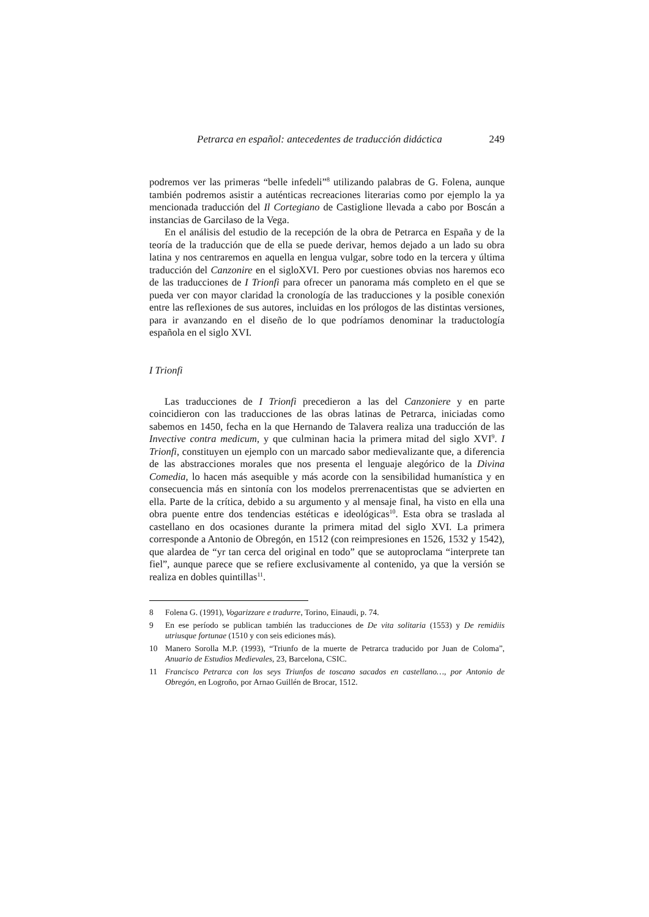Petrarca en español: antecedentes de traducción didáctica 249
podremos ver las primeras “belle infedeli”<sup>8</sup> utilizando palabras de G. Folena, aunque también podremos asistir a auténticas recreaciones literarias como por ejemplo la ya mencionada traducción del Il Cortegiano de Castiglione llevada a cabo por Boscán a instancias de Garcilaso de la Vega.
En el análisis del estudio de la recepción de la obra de Petrarca en España y de la teoría de la traducción que de ella se puede derivar, hemos dejado a un lado su obra latina y nos centraremos en aquella en lengua vulgar, sobre todo en la tercera y última traducción del Canzonire en el sigloXVI. Pero por cuestiones obvias nos haremos eco de las traducciones de I Trionfi para ofrecer un panorama más completo en el que se pueda ver con mayor claridad la cronología de las traducciones y la posible conexión entre las reflexiones de sus autores, incluidas en los prólogos de las distintas versiones, para ir avanzando en el diseño de lo que podríamos denominar la traductología española en el siglo XVI.
I Trionfi
Las traducciones de I Trionfi precedieron a las del Canzoniere y en parte coincidieron con las traducciones de las obras latinas de Petrarca, iniciadas como sabemos en 1450, fecha en la que Hernando de Talavera realiza una traducción de las Invective contra medicum, y que culminan hacia la primera mitad del siglo XVI<sup>9</sup>. I Trionfi, constituyen un ejemplo con un marcado sabor medievalizante que, a diferencia de las abstracciones morales que nos presenta el lenguaje alegórico de la Divina Comedia, lo hacen más asequible y más acorde con la sensibilidad humanística y en consecuencia más en sintonía con los modelos prerrenacentistas que se advierten en ella. Parte de la crítica, debido a su argumento y al mensaje final, ha visto en ella una obra puente entre dos tendencias estéticas e ideológicas<sup>10</sup>. Esta obra se traslada al castellano en dos ocasiones durante la primera mitad del siglo XVI. La primera corresponde a Antonio de Obregón, en 1512 (con reimpresiones en 1526, 1532 y 1542), que alardea de “yr tan cerca del original en todo” que se autoproclama “interprete tan fiel”, aunque parece que se refiere exclusivamente al contenido, ya que la versión se realiza en dobles quintillas<sup>11</sup>.
8 Folena G. (1991), Vogarizzare e tradurre, Torino, Einaudi, p. 74.
9 En ese período se publican también las traducciones de De vita solitaria (1553) y De remidiis utriusque fortunae (1510 y con seis ediciones más).
10 Manero Sorolla M.P. (1993), “Triunfo de la muerte de Petrarca traducido por Juan de Coloma”, Anuario de Estudios Medievales, 23, Barcelona, CSIC.
11 Francisco Petrarca con los seys Triunfos de toscano sacados en castellano…, por Antonio de Obregón, en Logroño, por Arnao Guillén de Brocar, 1512.